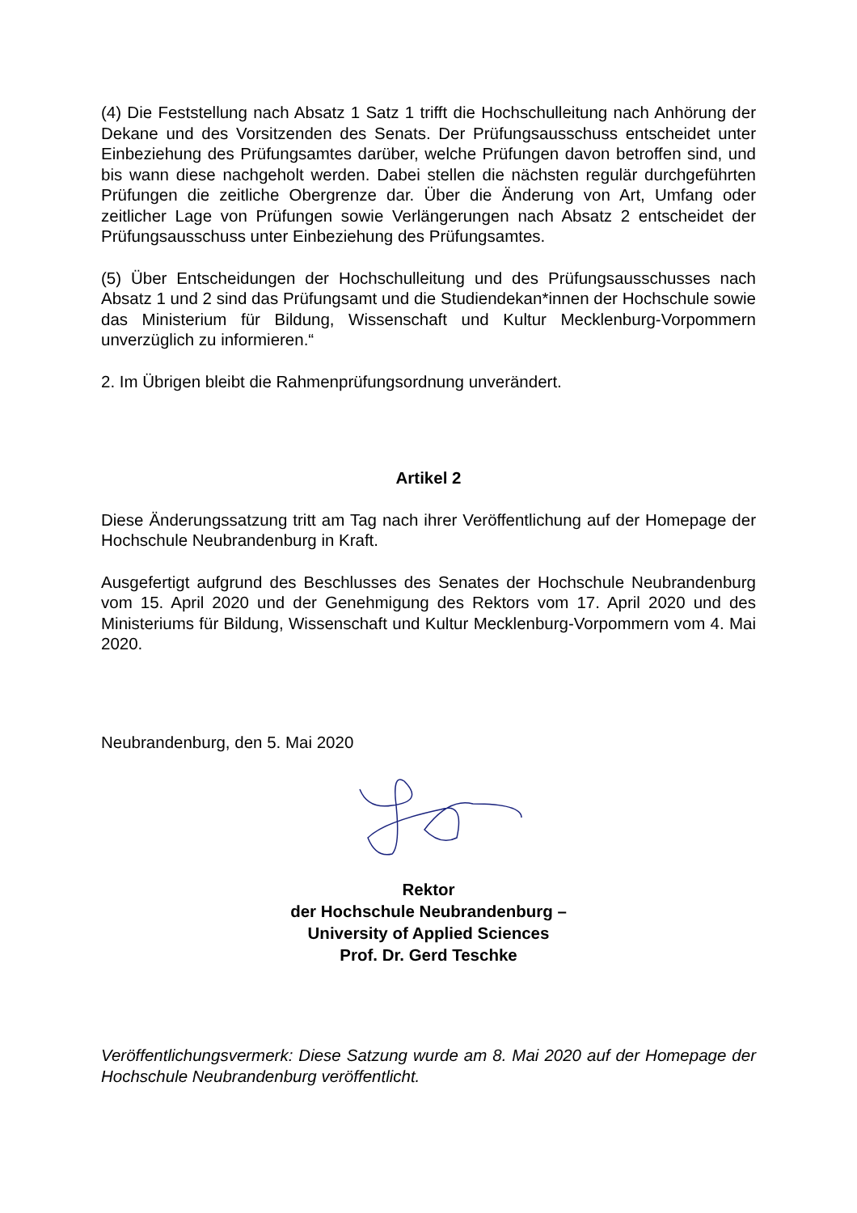(4) Die Feststellung nach Absatz 1 Satz 1 trifft die Hochschulleitung nach Anhörung der Dekane und des Vorsitzenden des Senats. Der Prüfungsausschuss entscheidet unter Einbeziehung des Prüfungsamtes darüber, welche Prüfungen davon betroffen sind, und bis wann diese nachgeholt werden. Dabei stellen die nächsten regulär durchgeführten Prüfungen die zeitliche Obergrenze dar. Über die Änderung von Art, Umfang oder zeitlicher Lage von Prüfungen sowie Verlängerungen nach Absatz 2 entscheidet der Prüfungsausschuss unter Einbeziehung des Prüfungsamtes.
(5) Über Entscheidungen der Hochschulleitung und des Prüfungsausschusses nach Absatz 1 und 2 sind das Prüfungsamt und die Studiendekan*innen der Hochschule sowie das Ministerium für Bildung, Wissenschaft und Kultur Mecklenburg-Vorpommern unverzüglich zu informieren.“
2. Im Übrigen bleibt die Rahmenprüfungsordnung unverändert.
Artikel 2
Diese Änderungssatzung tritt am Tag nach ihrer Veröffentlichung auf der Homepage der Hochschule Neubrandenburg in Kraft.
Ausgefertigt aufgrund des Beschlusses des Senates der Hochschule Neubrandenburg vom 15. April 2020 und der Genehmigung des Rektors vom 17. April 2020 und des Ministeriums für Bildung, Wissenschaft und Kultur Mecklenburg-Vorpommern vom 4. Mai 2020.
Neubrandenburg, den 5. Mai 2020
Rektor
der Hochschule Neubrandenburg –
University of Applied Sciences
Prof. Dr. Gerd Teschke
Veröffentlichungsvermerk: Diese Satzung wurde am 8. Mai 2020 auf der Homepage der Hochschule Neubrandenburg veröffentlicht.